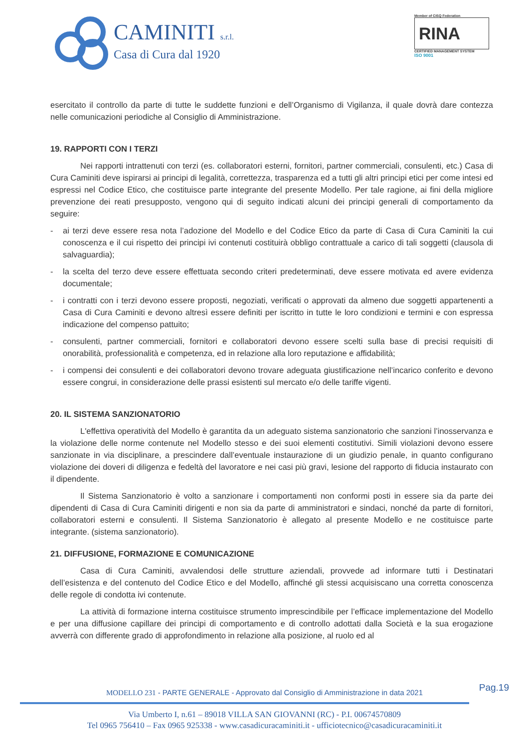CAMINITI s.r.l.
Casa di Cura dal 1920
Member of CISQ Federation
RINA
CERTIFIED MANAGEMENT SYSTEM
ISO 9001
esercitato il controllo da parte di tutte le suddette funzioni e dell’Organismo di Vigilanza, il quale dovrà dare contezza nelle comunicazioni periodiche al Consiglio di Amministrazione.
19. RAPPORTI CON I TERZI
Nei rapporti intrattenuti con terzi (es. collaboratori esterni, fornitori, partner commerciali, consulenti, etc.) Casa di Cura Caminiti deve ispirarsi ai principi di legalità, correttezza, trasparenza ed a tutti gli altri principi etici per come intesi ed espressi nel Codice Etico, che costituisce parte integrante del presente Modello. Per tale ragione, ai fini della migliore prevenzione dei reati presupposto, vengono qui di seguito indicati alcuni dei principi generali di comportamento da seguire:
- ai terzi deve essere resa nota l’adozione del Modello e del Codice Etico da parte di Casa di Cura Caminiti la cui conoscenza e il cui rispetto dei principi ivi contenuti costituirà obbligo contrattuale a carico di tali soggetti (clausola di salvaguardia);
- la scelta del terzo deve essere effettuata secondo criteri predeterminati, deve essere motivata ed avere evidenza documentale;
- i contratti con i terzi devono essere proposti, negoziati, verificati o approvati da almeno due soggetti appartenenti a Casa di Cura Caminiti e devono altresì essere definiti per iscritto in tutte le loro condizioni e termini e con espressa indicazione del compenso pattuito;
- consulenti, partner commerciali, fornitori e collaboratori devono essere scelti sulla base di precisi requisiti di onorabilità, professionalità e competenza, ed in relazione alla loro reputazione e affidabilità;
- i compensi dei consulenti e dei collaboratori devono trovare adeguata giustificazione nell’incarico conferito e devono essere congrui, in considerazione delle prassi esistenti sul mercato e/o delle tariffe vigenti.
20. IL SISTEMA SANZIONATORIO
L'effettiva operatività del Modello è garantita da un adeguato sistema sanzionatorio che sanzioni l’inosservanza e la violazione delle norme contenute nel Modello stesso e dei suoi elementi costitutivi. Simili violazioni devono essere sanzionate in via disciplinare, a prescindere dall’eventuale instaurazione di un giudizio penale, in quanto configurano violazione dei doveri di diligenza e fedeltà del lavoratore e nei casi più gravi, lesione del rapporto di fiducia instaurato con il dipendente.
Il Sistema Sanzionatorio è volto a sanzionare i comportamenti non conformi posti in essere sia da parte dei dipendenti di Casa di Cura Caminiti dirigenti e non sia da parte di amministratori e sindaci, nonché da parte di fornitori, collaboratori esterni e consulenti. Il Sistema Sanzionatorio è allegato al presente Modello e ne costituisce parte integrante. (sistema sanzionatorio).
21. DIFFUSIONE, FORMAZIONE E COMUNICAZIONE
Casa di Cura Caminiti, avvalendosi delle strutture aziendali, provvede ad informare tutti i Destinatari dell’esistenza e del contenuto del Codice Etico e del Modello, affinché gli stessi acquisiscano una corretta conoscenza delle regole di condotta ivi contenute.
La attività di formazione interna costituisce strumento imprescindibile per l’efficace implementazione del Modello e per una diffusione capillare dei principi di comportamento e di controllo adottati dalla Società e la sua erogazione avverrà con differente grado di approfondimento in relazione alla posizione, al ruolo ed al
Pag.19
MODELLO 231 - PARTE GENERALE - Approvato dal Consiglio di Amministrazione in data 2021
Via Umberto I, n.61 – 89018 VILLA SAN GIOVANNI (RC) - P.I. 00674570809
Tel 0965 756410 – Fax 0965 925338 - www.casadicuracaminiti.it - ufficiotecnico@casadicuracaminiti.it